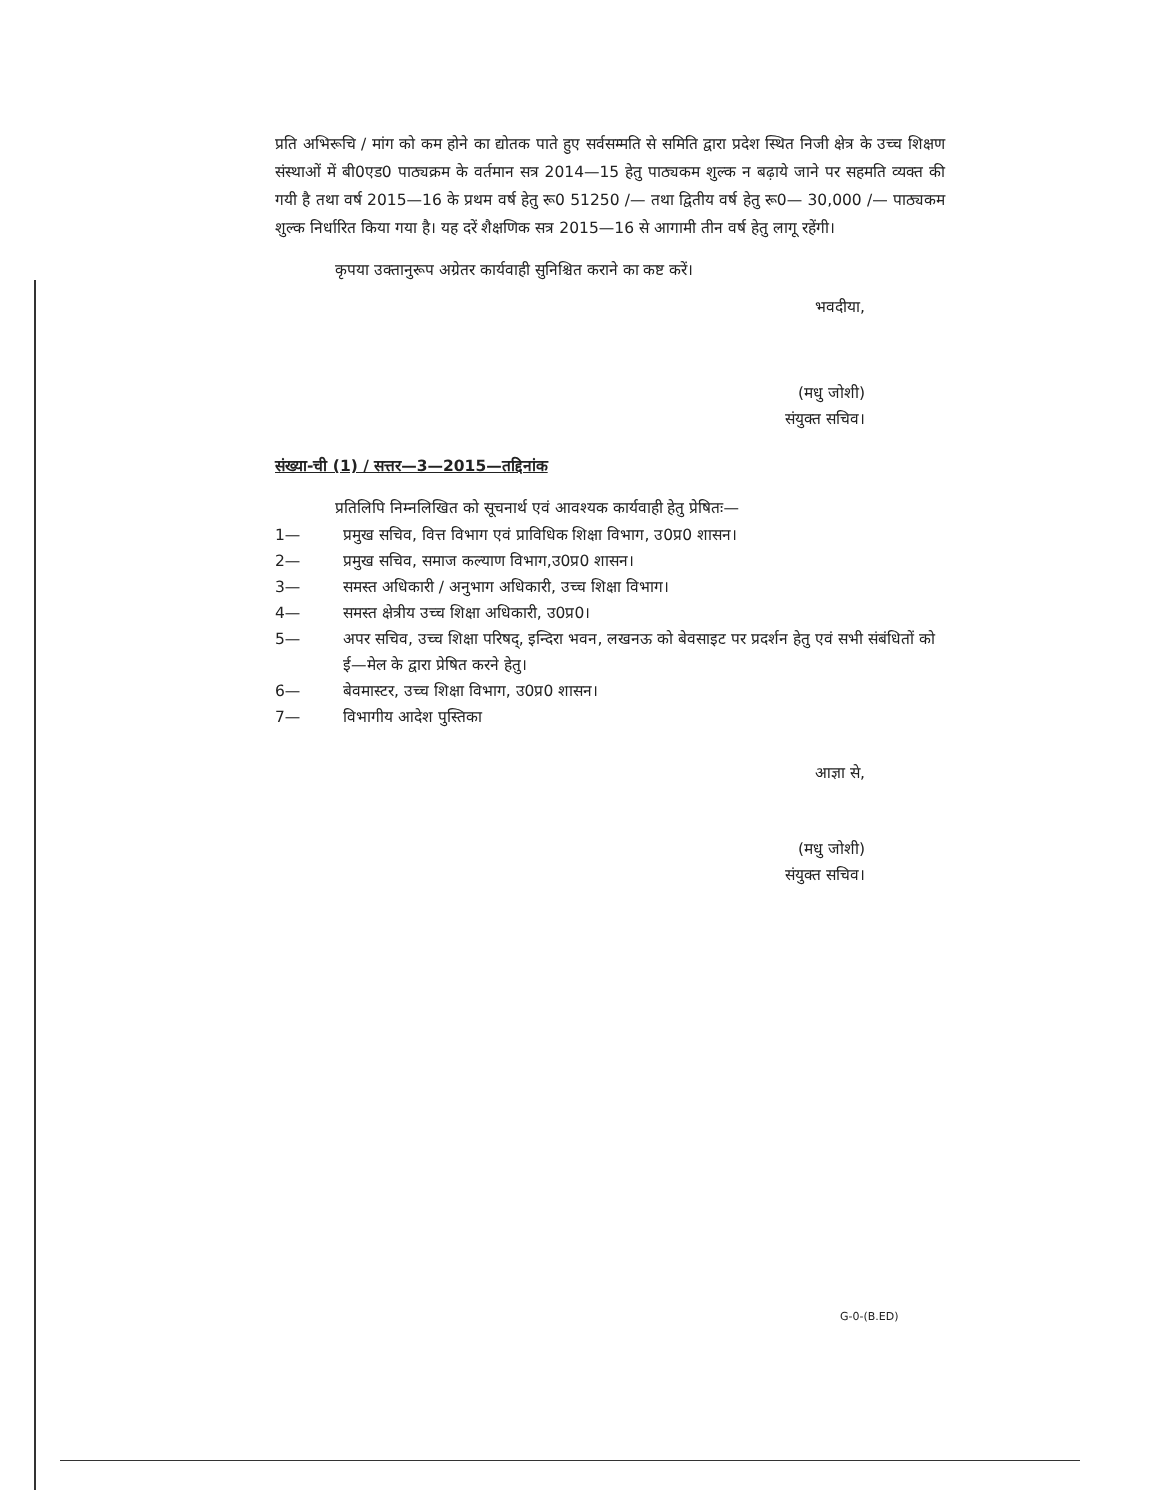प्रति अभिरूचि / मांग को कम होने का द्योतक पाते हुए सर्वसम्मति से समिति द्वारा प्रदेश स्थित निजी क्षेत्र के उच्च शिक्षण संस्थाओं में बी0एड0 पाठ्यक्रम के वर्तमान सत्र 2014—15 हेतु पाठ्यकम शुल्क न बढ़ाये जाने पर सहमति व्यक्त की गयी है तथा वर्ष 2015—16 के प्रथम वर्ष हेतु रू0 51250 /— तथा द्वितीय वर्ष हेतु रू0— 30,000 /— पाठ्यकम शुल्क निर्धारित किया गया है। यह दरें शैक्षणिक सत्र 2015—16 से आगामी तीन वर्ष हेतु लागू रहेंगी।
कृपया उक्तानुरूप अग्रेतर कार्यवाही सुनिश्चित कराने का कष्ट करें।
भवदीया,
(मधु जोशी)
संयुक्त सचिव।
संख्या-ची (1) / सत्तर—3—2015—तद्दिनांक
प्रतिलिपि निम्नलिखित को सूचनार्थ एवं आवश्यक कार्यवाही हेतु प्रेषितः—
1— प्रमुख सचिव, वित्त विभाग एवं प्राविधिक शिक्षा विभाग, उ0प्र0 शासन।
2— प्रमुख सचिव, समाज कल्याण विभाग,उ0प्र0 शासन।
3— समस्त अधिकारी / अनुभाग अधिकारी, उच्च शिक्षा विभाग।
4— समस्त क्षेत्रीय उच्च शिक्षा अधिकारी, उ0प्र0।
5— अपर सचिव, उच्च शिक्षा परिषद्, इन्दिरा भवन, लखनऊ को बेवसाइट पर प्रदर्शन हेतु एवं सभी संबंधितों को ई—मेल के द्वारा प्रेषित करने हेतु।
6— बेवमास्टर, उच्च शिक्षा विभाग, उ0प्र0 शासन।
7— विभागीय आदेश पुस्तिका
आज्ञा से,
(मधु जोशी)
संयुक्त सचिव।
G-0-(B.ED)